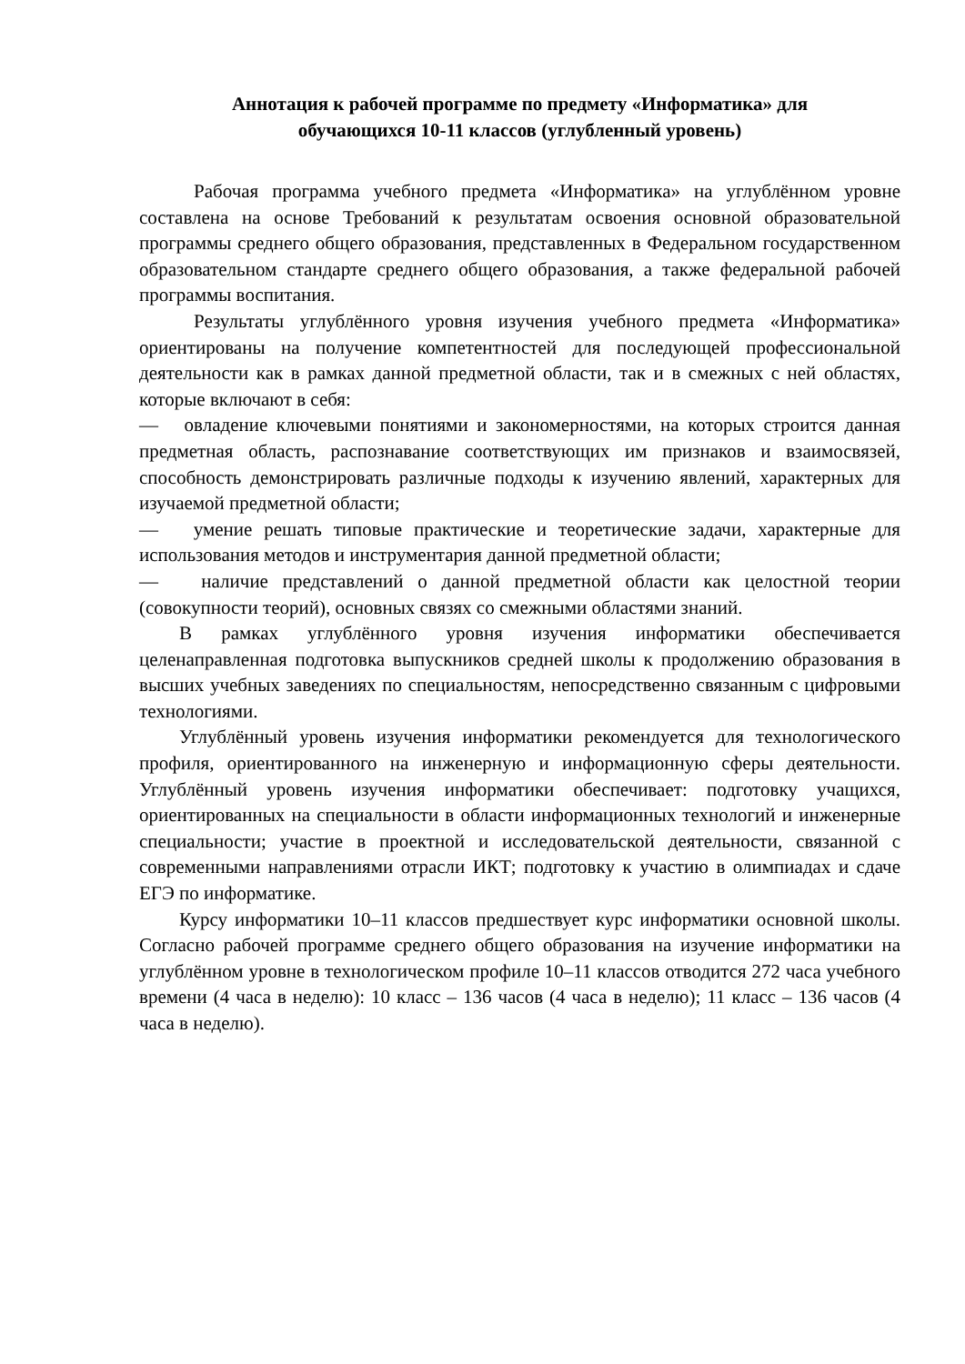Аннотация к рабочей программе по предмету «Информатика» для
обучающихся 10-11 классов (углубленный уровень)
Рабочая программа учебного предмета «Информатика» на углублённом уровне составлена на основе Требований к результатам освоения основной образовательной программы среднего общего образования, представленных в Федеральном государственном образовательном стандарте среднего общего образования, а также федеральной рабочей программы воспитания.
Результаты углублённого уровня изучения учебного предмета «Информатика» ориентированы на получение компетентностей для последующей профессиональной деятельности как в рамках данной предметной области, так и в смежных с ней областях, которые включают в себя:
— овладение ключевыми понятиями и закономерностями, на которых строится данная предметная область, распознавание соответствующих им признаков и взаимосвязей, способность демонстрировать различные подходы к изучению явлений, характерных для изучаемой предметной области;
— умение решать типовые практические и теоретические задачи, характерные для использования методов и инструментария данной предметной области;
— наличие представлений о данной предметной области как целостной теории (совокупности теорий), основных связях со смежными областями знаний.
В рамках углублённого уровня изучения информатики обеспечивается целенаправленная подготовка выпускников средней школы к продолжению образования в высших учебных заведениях по специальностям, непосредственно связанным с цифровыми технологиями.
Углублённый уровень изучения информатики рекомендуется для технологического профиля, ориентированного на инженерную и информационную сферы деятельности. Углублённый уровень изучения информатики обеспечивает: подготовку учащихся, ориентированных на специальности в области информационных технологий и инженерные специальности; участие в проектной и исследовательской деятельности, связанной с современными направлениями отрасли ИКТ; подготовку к участию в олимпиадах и сдаче ЕГЭ по информатике.
Курсу информатики 10–11 классов предшествует курс информатики основной школы. Согласно рабочей программе среднего общего образования на изучение информатики на углублённом уровне в технологическом профиле 10–11 классов отводится 272 часа учебного времени (4 часа в неделю): 10 класс – 136 часов (4 часа в неделю); 11 класс – 136 часов (4 часа в неделю).